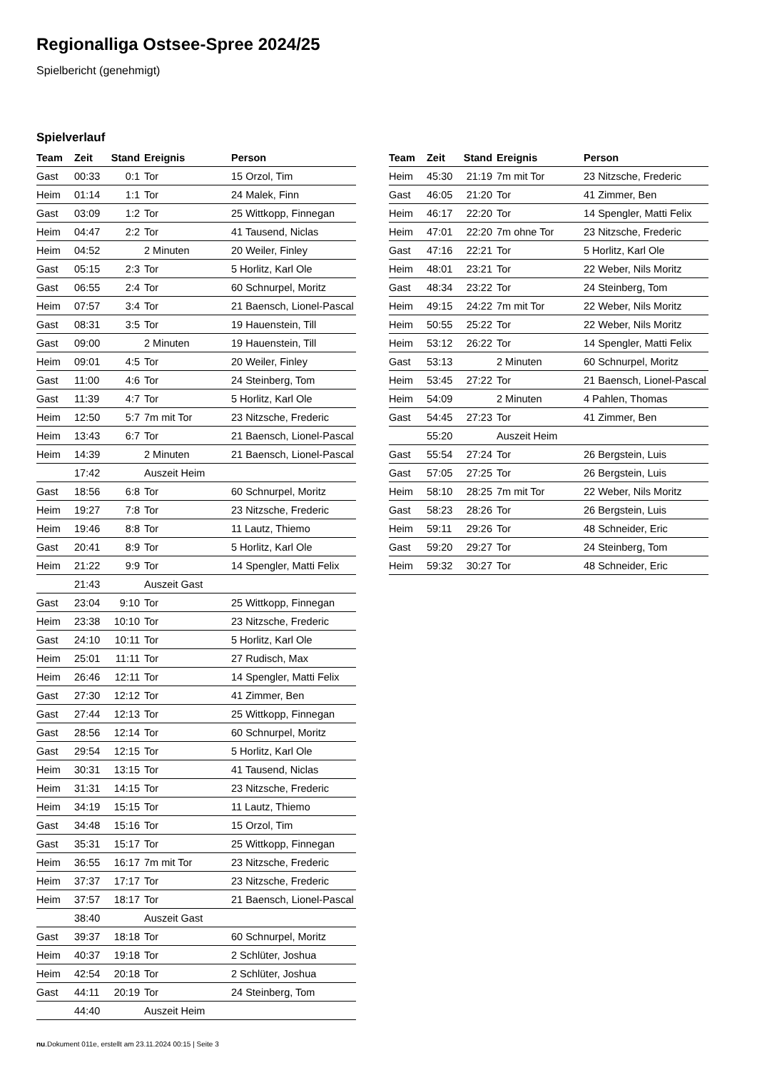Regionalliga Ostsee-Spree 2024/25
Spielbericht (genehmigt)
Spielverlauf
| Team | Zeit | Stand | Ereignis | Person |
| --- | --- | --- | --- | --- |
| Gast | 00:33 | 0:1 | Tor | 15 Orzol, Tim |
| Heim | 01:14 | 1:1 | Tor | 24 Malek, Finn |
| Gast | 03:09 | 1:2 | Tor | 25 Wittkopp, Finnegan |
| Heim | 04:47 | 2:2 | Tor | 41 Tausend, Niclas |
| Heim | 04:52 | | 2 Minuten | 20 Weiler, Finley |
| Gast | 05:15 | 2:3 | Tor | 5 Horlitz, Karl Ole |
| Gast | 06:55 | 2:4 | Tor | 60 Schnurpel, Moritz |
| Heim | 07:57 | 3:4 | Tor | 21 Baensch, Lionel-Pascal |
| Gast | 08:31 | 3:5 | Tor | 19 Hauenstein, Till |
| Gast | 09:00 | | 2 Minuten | 19 Hauenstein, Till |
| Heim | 09:01 | 4:5 | Tor | 20 Weiler, Finley |
| Gast | 11:00 | 4:6 | Tor | 24 Steinberg, Tom |
| Gast | 11:39 | 4:7 | Tor | 5 Horlitz, Karl Ole |
| Heim | 12:50 | 5:7 | 7m mit Tor | 23 Nitzsche, Frederic |
| Heim | 13:43 | 6:7 | Tor | 21 Baensch, Lionel-Pascal |
| Heim | 14:39 | | 2 Minuten | 21 Baensch, Lionel-Pascal |
| | 17:42 | | Auszeit Heim | |
| Gast | 18:56 | 6:8 | Tor | 60 Schnurpel, Moritz |
| Heim | 19:27 | 7:8 | Tor | 23 Nitzsche, Frederic |
| Heim | 19:46 | 8:8 | Tor | 11 Lautz, Thiemo |
| Gast | 20:41 | 8:9 | Tor | 5 Horlitz, Karl Ole |
| Heim | 21:22 | 9:9 | Tor | 14 Spengler, Matti Felix |
| | 21:43 | | Auszeit Gast | |
| Gast | 23:04 | 9:10 | Tor | 25 Wittkopp, Finnegan |
| Heim | 23:38 | 10:10 | Tor | 23 Nitzsche, Frederic |
| Gast | 24:10 | 10:11 | Tor | 5 Horlitz, Karl Ole |
| Heim | 25:01 | 11:11 | Tor | 27 Rudisch, Max |
| Heim | 26:46 | 12:11 | Tor | 14 Spengler, Matti Felix |
| Gast | 27:30 | 12:12 | Tor | 41 Zimmer, Ben |
| Gast | 27:44 | 12:13 | Tor | 25 Wittkopp, Finnegan |
| Gast | 28:56 | 12:14 | Tor | 60 Schnurpel, Moritz |
| Gast | 29:54 | 12:15 | Tor | 5 Horlitz, Karl Ole |
| Heim | 30:31 | 13:15 | Tor | 41 Tausend, Niclas |
| Heim | 31:31 | 14:15 | Tor | 23 Nitzsche, Frederic |
| Heim | 34:19 | 15:15 | Tor | 11 Lautz, Thiemo |
| Gast | 34:48 | 15:16 | Tor | 15 Orzol, Tim |
| Gast | 35:31 | 15:17 | Tor | 25 Wittkopp, Finnegan |
| Heim | 36:55 | 16:17 | 7m mit Tor | 23 Nitzsche, Frederic |
| Heim | 37:37 | 17:17 | Tor | 23 Nitzsche, Frederic |
| Heim | 37:57 | 18:17 | Tor | 21 Baensch, Lionel-Pascal |
| | 38:40 | | Auszeit Gast | |
| Gast | 39:37 | 18:18 | Tor | 60 Schnurpel, Moritz |
| Heim | 40:37 | 19:18 | Tor | 2 Schlüter, Joshua |
| Heim | 42:54 | 20:18 | Tor | 2 Schlüter, Joshua |
| Gast | 44:11 | 20:19 | Tor | 24 Steinberg, Tom |
| | 44:40 | | Auszeit Heim | |
| Team | Zeit | Stand | Ereignis | Person |
| --- | --- | --- | --- | --- |
| Heim | 45:30 | 21:19 | 7m mit Tor | 23 Nitzsche, Frederic |
| Gast | 46:05 | 21:20 | Tor | 41 Zimmer, Ben |
| Heim | 46:17 | 22:20 | Tor | 14 Spengler, Matti Felix |
| Heim | 47:01 | 22:20 | 7m ohne Tor | 23 Nitzsche, Frederic |
| Gast | 47:16 | 22:21 | Tor | 5 Horlitz, Karl Ole |
| Heim | 48:01 | 23:21 | Tor | 22 Weber, Nils Moritz |
| Gast | 48:34 | 23:22 | Tor | 24 Steinberg, Tom |
| Heim | 49:15 | 24:22 | 7m mit Tor | 22 Weber, Nils Moritz |
| Heim | 50:55 | 25:22 | Tor | 22 Weber, Nils Moritz |
| Heim | 53:12 | 26:22 | Tor | 14 Spengler, Matti Felix |
| Gast | 53:13 | | 2 Minuten | 60 Schnurpel, Moritz |
| Heim | 53:45 | 27:22 | Tor | 21 Baensch, Lionel-Pascal |
| Heim | 54:09 | | 2 Minuten | 4 Pahlen, Thomas |
| Gast | 54:45 | 27:23 | Tor | 41 Zimmer, Ben |
| | 55:20 | | Auszeit Heim | |
| Gast | 55:54 | 27:24 | Tor | 26 Bergstein, Luis |
| Gast | 57:05 | 27:25 | Tor | 26 Bergstein, Luis |
| Heim | 58:10 | 28:25 | 7m mit Tor | 22 Weber, Nils Moritz |
| Gast | 58:23 | 28:26 | Tor | 26 Bergstein, Luis |
| Heim | 59:11 | 29:26 | Tor | 48 Schneider, Eric |
| Gast | 59:20 | 29:27 | Tor | 24 Steinberg, Tom |
| Heim | 59:32 | 30:27 | Tor | 48 Schneider, Eric |
nu.Dokument 011e, erstellt am 23.11.2024 00:15 | Seite 3